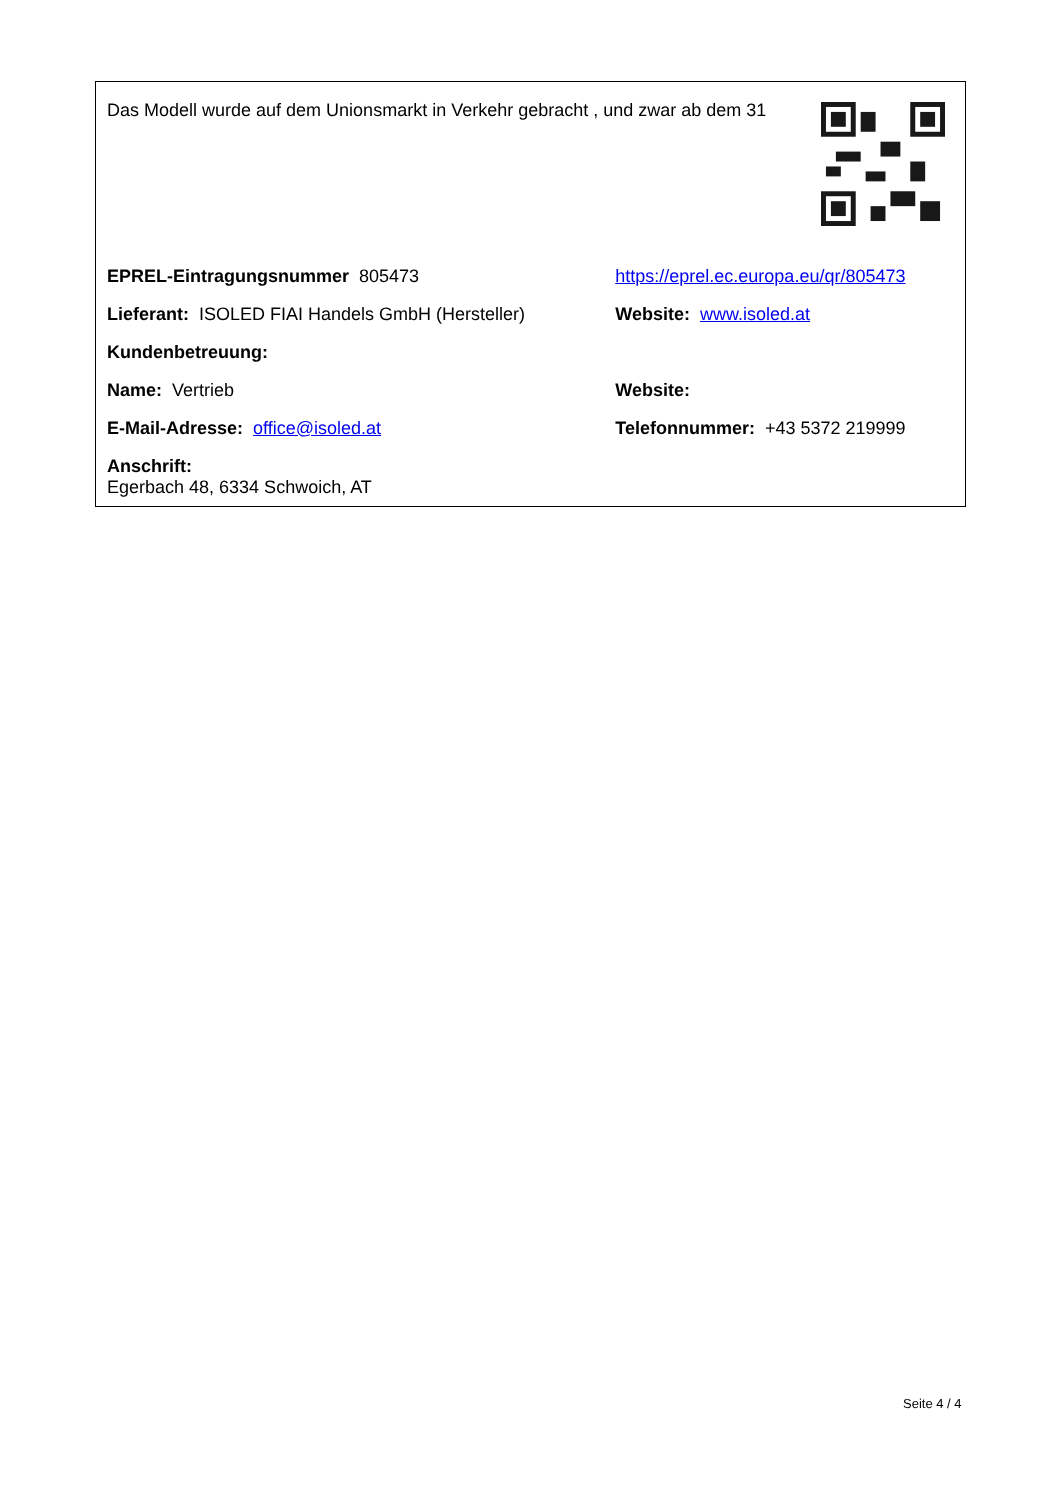Das Modell wurde auf dem Unionsmarkt in Verkehr gebracht , und zwar ab dem 31
| EPREL-Eintragungsnummer 805473 | https://eprel.ec.europa.eu/qr/805473 |
| Lieferant: ISOLED FIAI Handels GmbH (Hersteller) | Website: www.isoled.at |
| Kundenbetreuung: | |
| Name: Vertrieb | Website: |
| E-Mail-Adresse: office@isoled.at | Telefonnummer: +43 5372 219999 |
| Anschrift: Egerbach 48, 6334 Schwoich, AT | |
Seite 4 / 4